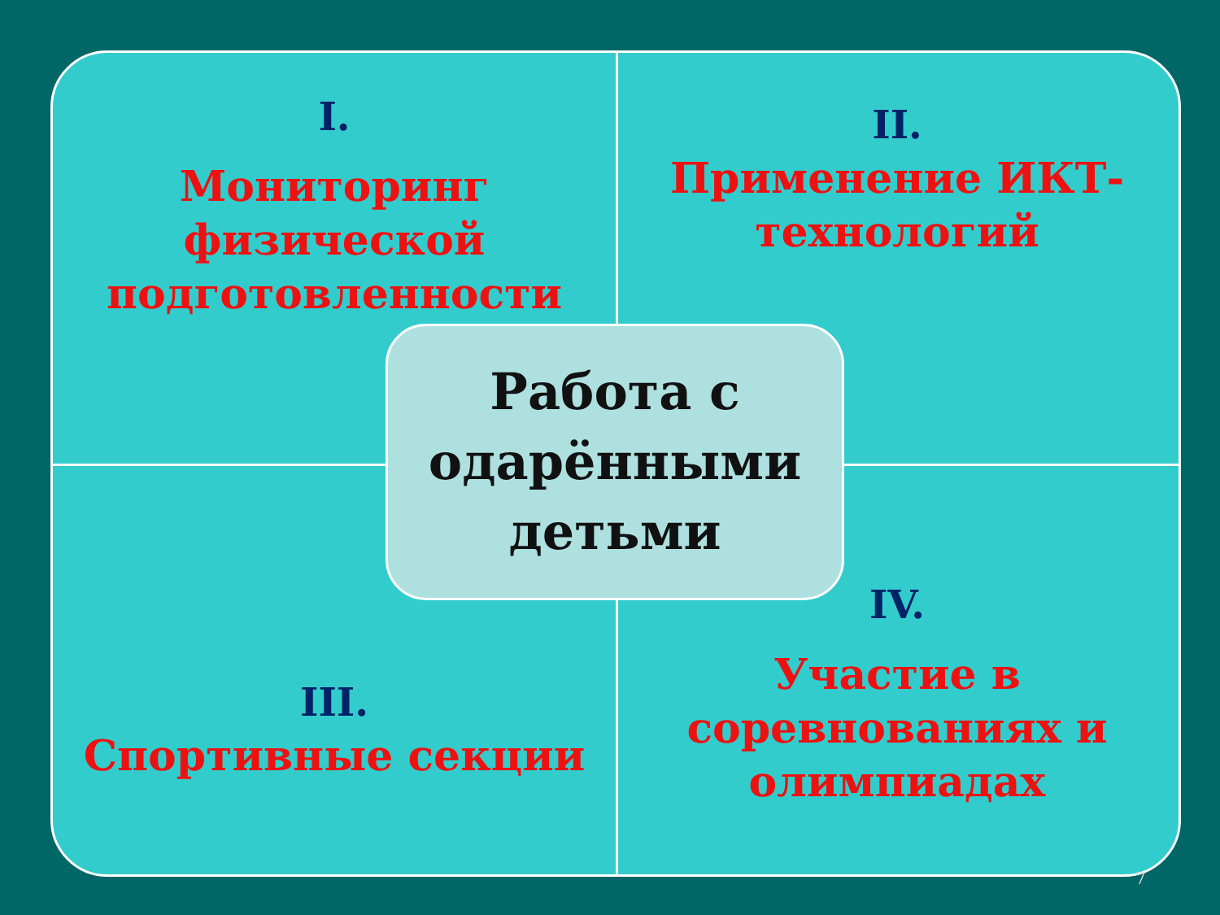I.
Мониторинг физической подготовленности
II.
Применение ИКТ-технологий
III.
Спортивные секции
IV.
Участие в соревнованиях и олимпиадах
Работа с
одарёнными
детьми
7